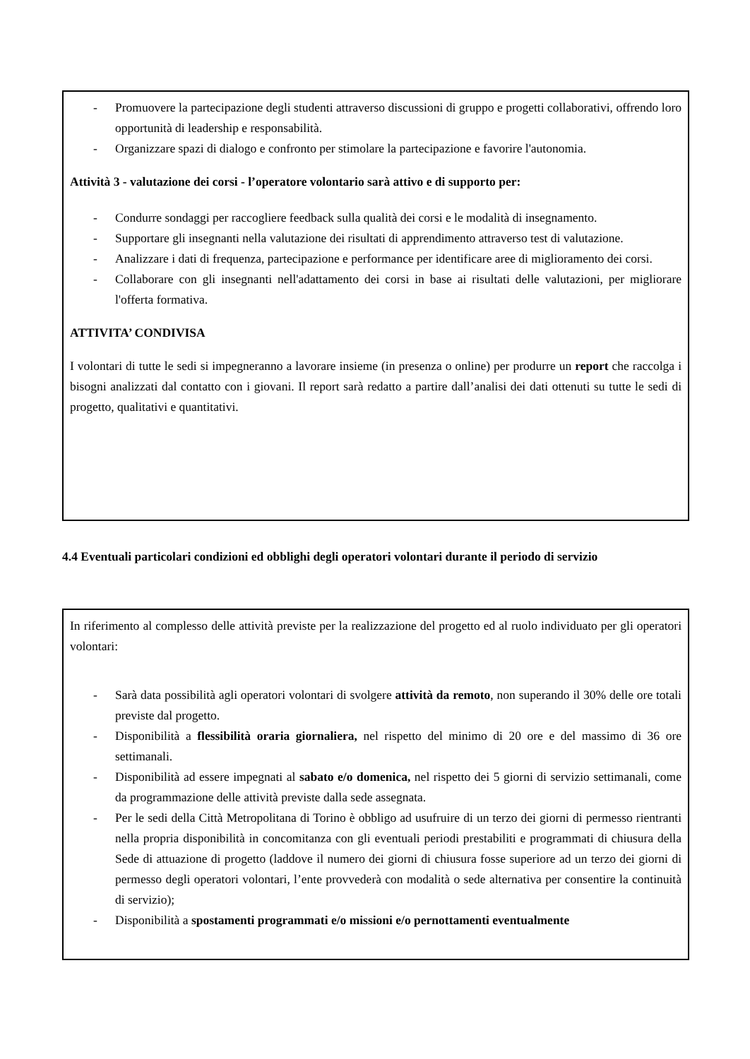- Promuovere la partecipazione degli studenti attraverso discussioni di gruppo e progetti collaborativi, offrendo loro opportunità di leadership e responsabilità.
- Organizzare spazi di dialogo e confronto per stimolare la partecipazione e favorire l'autonomia.
Attività 3 - valutazione dei corsi - l’operatore volontario sarà attivo e di supporto per:
- Condurre sondaggi per raccogliere feedback sulla qualità dei corsi e le modalità di insegnamento.
- Supportare gli insegnanti nella valutazione dei risultati di apprendimento attraverso test di valutazione.
- Analizzare i dati di frequenza, partecipazione e performance per identificare aree di miglioramento dei corsi.
- Collaborare con gli insegnanti nell'adattamento dei corsi in base ai risultati delle valutazioni, per migliorare l'offerta formativa.
ATTIVITA’ CONDIVISA
I volontari di tutte le sedi si impegneranno a lavorare insieme (in presenza o online) per produrre un report che raccolga i bisogni analizzati dal contatto con i giovani. Il report sarà redatto a partire dall’analisi dei dati ottenuti su tutte le sedi di progetto, qualitativi e quantitativi.
4.4 Eventuali particolari condizioni ed obblighi degli operatori volontari durante il periodo di servizio
In riferimento al complesso delle attività previste per la realizzazione del progetto ed al ruolo individuato per gli operatori volontari:
- Sarà data possibilità agli operatori volontari di svolgere attività da remoto, non superando il 30% delle ore totali previste dal progetto.
- Disponibilità a flessibilità oraria giornaliera, nel rispetto del minimo di 20 ore e del massimo di 36 ore settimanali.
- Disponibilità ad essere impegnati al sabato e/o domenica, nel rispetto dei 5 giorni di servizio settimanali, come da programmazione delle attività previste dalla sede assegnata.
- Per le sedi della Città Metropolitana di Torino è obbligo ad usufruire di un terzo dei giorni di permesso rientranti nella propria disponibilità in concomitanza con gli eventuali periodi prestabiliti e programmati di chiusura della Sede di attuazione di progetto (laddove il numero dei giorni di chiusura fosse superiore ad un terzo dei giorni di permesso degli operatori volontari, l’ente provvederà con modalità o sede alternativa per consentire la continuità di servizio);
- Disponibilità a spostamenti programmati e/o missioni e/o pernottamenti eventualmente